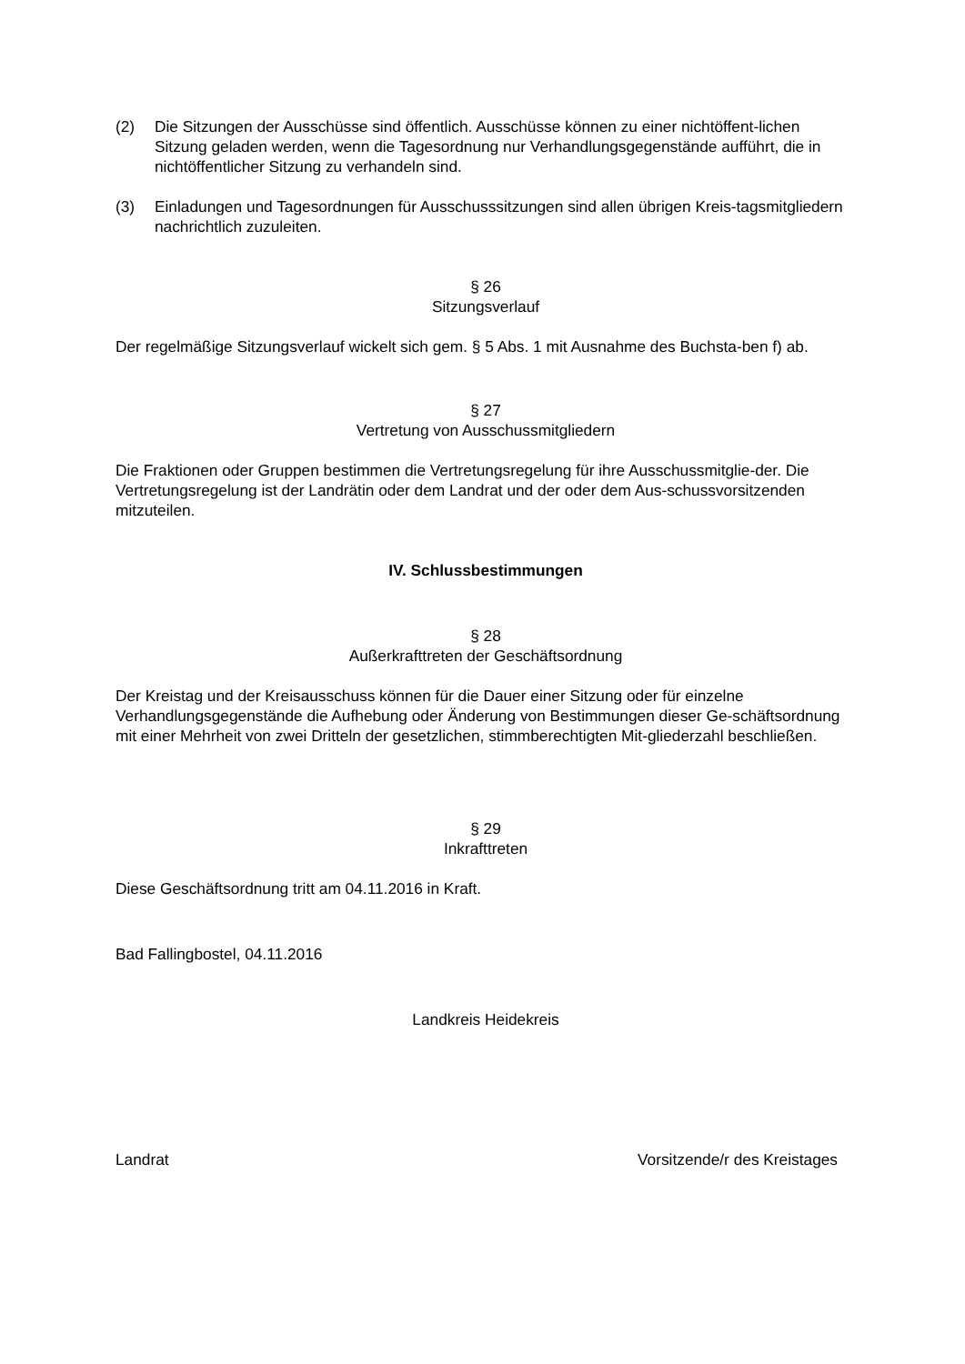(2) Die Sitzungen der Ausschüsse sind öffentlich. Ausschüsse können zu einer nichtöffent-lichen Sitzung geladen werden, wenn die Tagesordnung nur Verhandlungsgegenstände aufführt, die in nichtöffentlicher Sitzung zu verhandeln sind.
(3) Einladungen und Tagesordnungen für Ausschusssitzungen sind allen übrigen Kreis-tagsmitgliedern nachrichtlich zuzuleiten.
§ 26
Sitzungsverlauf
Der regelmäßige Sitzungsverlauf wickelt sich gem. § 5 Abs. 1 mit Ausnahme des Buchsta-ben f) ab.
§ 27
Vertretung von Ausschussmitgliedern
Die Fraktionen oder Gruppen bestimmen die Vertretungsregelung für ihre Ausschussmitglie-der. Die Vertretungsregelung ist der Landrätin oder dem Landrat und der oder dem Aus-schussvorsitzenden mitzuteilen.
IV. Schlussbestimmungen
§ 28
Außerkrafttreten der Geschäftsordnung
Der Kreistag und der Kreisausschuss können für die Dauer einer Sitzung oder für einzelne Verhandlungsgegenstände die Aufhebung oder Änderung von Bestimmungen dieser Ge-schäftsordnung mit einer Mehrheit von zwei Dritteln der gesetzlichen, stimmberechtigten Mit-gliederzahl beschließen.
§ 29
Inkrafttreten
Diese Geschäftsordnung tritt am 04.11.2016 in Kraft.
Bad Fallingbostel, 04.11.2016
Landkreis Heidekreis
Landrat Vorsitzende/r des Kreistages